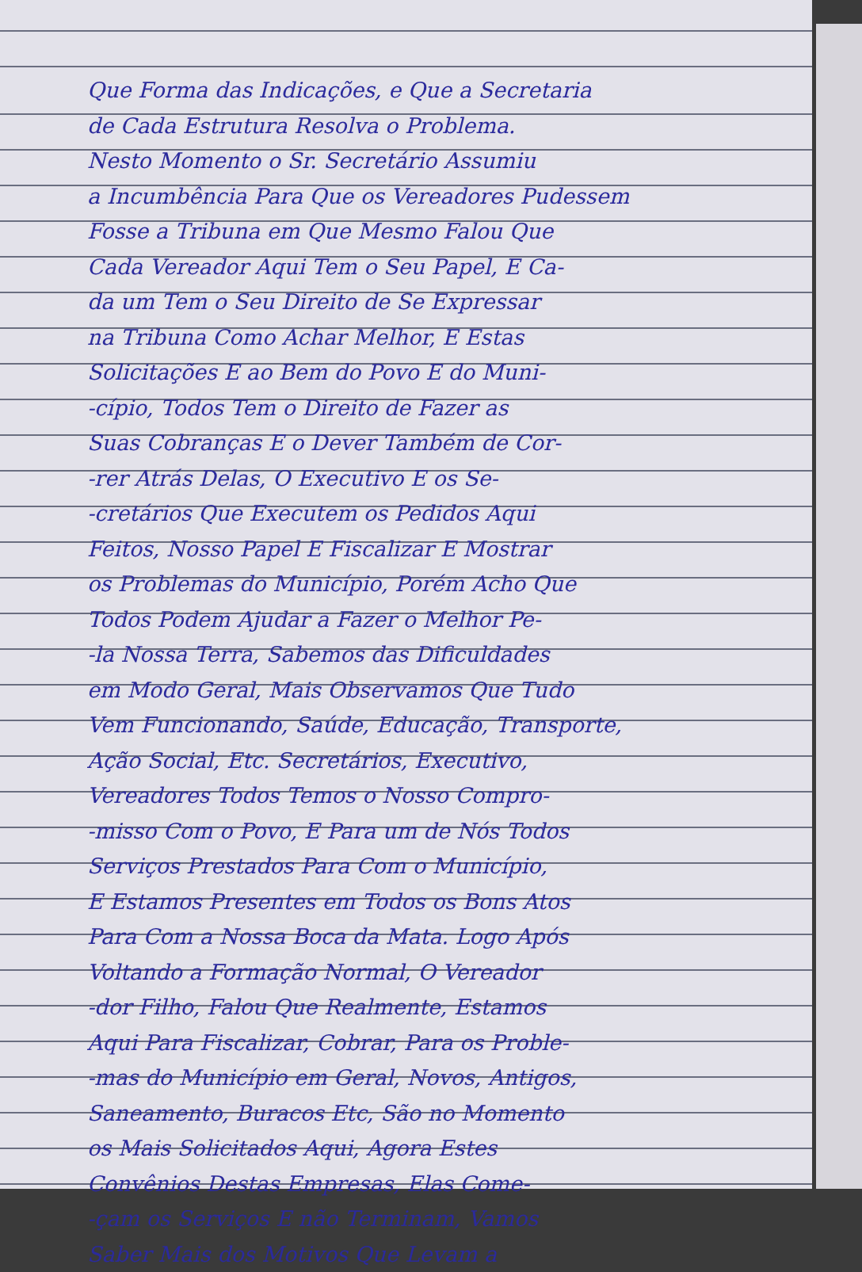Que Forma das Indicações, e Que a Secretaria
de Cada Estrutura Resolva o Problema.
Nesto Momento o Sr. Secretário Assumiu
a Incumbência Para Que os Vereadores Pudessem
Fosse a Tribuna em Que Mesmo Falou Que
Cada Vereador Aqui Tem o Seu Papel, E Ca-
da um Tem o Seu Direito de Se Expressar
na Tribuna Como Achar Melhor, E Estas
Solicitações E ao Bem do Povo E do Muni-
-cípio, Todos Tem o Direito de Fazer as
Suas Cobranças E o Dever Também de Cor-
-rer Atrás Delas, O Executivo E os Se-
-cretários Que Executem os Pedidos Aqui
Feitos, Nosso Papel E Fiscalizar E Mostrar
os Problemas do Município, Porém Acho Que
Todos Podem Ajudar a Fazer o Melhor Pe-
-la Nossa Terra, Sabemos das Dificuldades
em Modo Geral, Mais Observamos Que Tudo
Vem Funcionando, Saúde, Educação, Transporte,
Ação Social, Etc. Secretários, Executivo,
Vereadores Todos Temos o Nosso Compro-
-misso Com o Povo, E Para um de Nós Todos
Serviços Prestados Para Com o Município,
E Estamos Presentes em Todos os Bons Atos
Para Com a Nossa Boca da Mata. Logo Após
Voltando a Formação Normal, O Vereador
-dor Filho, Falou Que Realmente, Estamos
Aqui Para Fiscalizar, Cobrar, Para os Proble-
-mas do Município em Geral, Novos, Antigos,
Saneamento, Buracos Etc, São no Momento
os Mais Solicitados Aqui, Agora Estes
Convênios Destas Empresas, Elas Come-
-çam os Serviços E não Terminam, Vamos
Saber Mais dos Motivos Que Levam a